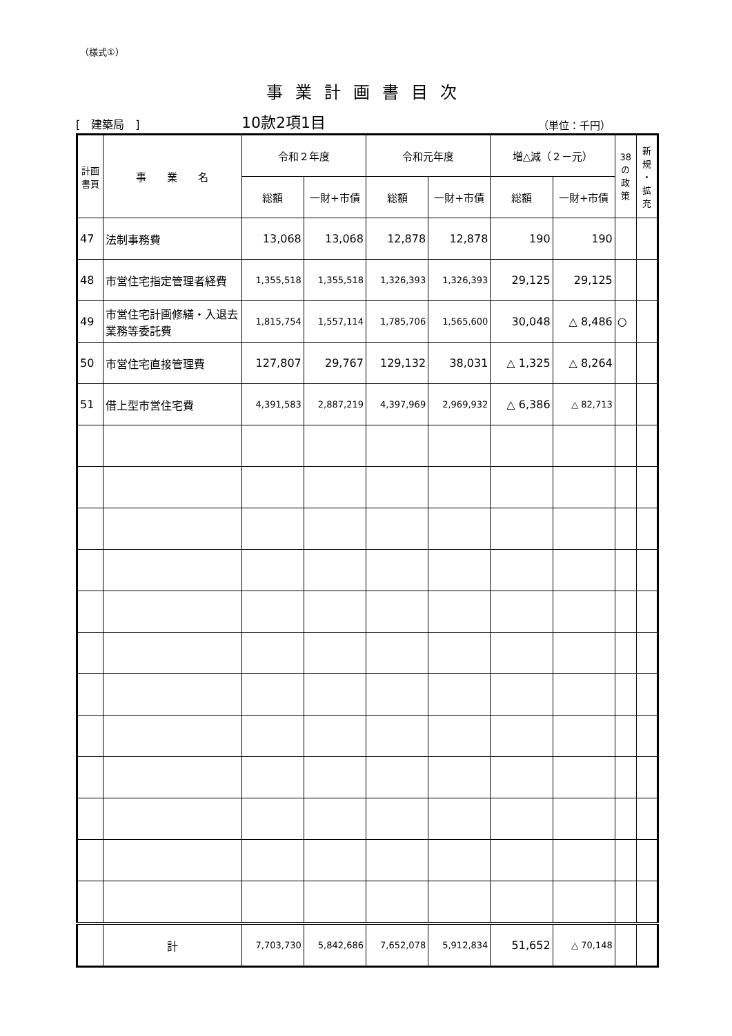（様式①）
事業計画書目次
[　建築局　] 10款2項1目 （単位：千円）
| 計画 書頁 | 事 業 名 | 令和２年度 | | 令和元年度 | | 増△減（２－元） | | 38 の 政 策 | 新 規 ・ 拡 充 |
| --- | --- | --- | --- | --- | --- | --- | --- | --- | --- |
| | | 総額 | 一財+市債 | 総額 | 一財+市債 | 総額 | 一財+市債 | | |
| 47 | 法制事務費 | 13,068 | 13,068 | 12,878 | 12,878 | 190 | 190 | | |
| 48 | 市営住宅指定管理者経費 | 1,355,518 | 1,355,518 | 1,326,393 | 1,326,393 | 29,125 | 29,125 | | |
| 49 | 市営住宅計画修繕・入退去業務等委託費 | 1,815,754 | 1,557,114 | 1,785,706 | 1,565,600 | 30,048 | △ 8,486 | ○ | |
| 50 | 市営住宅直接管理費 | 127,807 | 29,767 | 129,132 | 38,031 | △ 1,325 | △ 8,264 | | |
| 51 | 借上型市営住宅費 | 4,391,583 | 2,887,219 | 4,397,969 | 2,969,932 | △ 6,386 | △ 82,713 | | |
| | 計 | 7,703,730 | 5,842,686 | 7,652,078 | 5,912,834 | 51,652 | △ 70,148 | | |